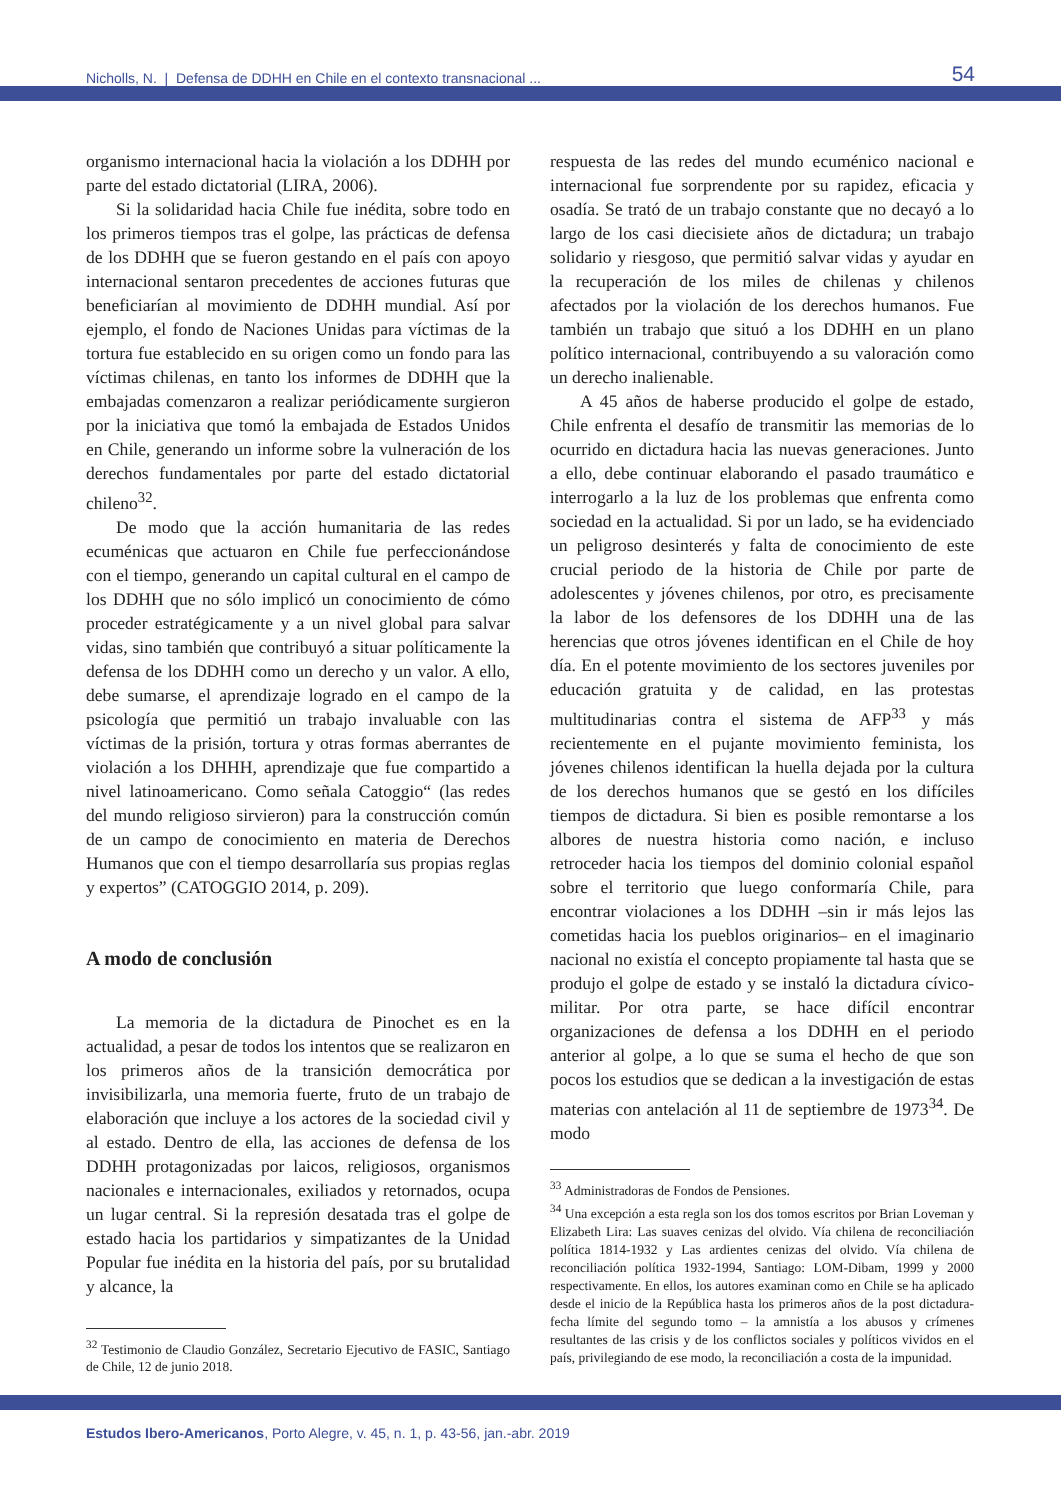Nicholls, N. | Defensa de DDHH en Chile en el contexto transnacional ... 54
organismo internacional hacia la violación a los DDHH por parte del estado dictatorial (LIRA, 2006).
Si la solidaridad hacia Chile fue inédita, sobre todo en los primeros tiempos tras el golpe, las prácticas de defensa de los DDHH que se fueron gestando en el país con apoyo internacional sentaron precedentes de acciones futuras que beneficiarían al movimiento de DDHH mundial. Así por ejemplo, el fondo de Naciones Unidas para víctimas de la tortura fue establecido en su origen como un fondo para las víctimas chilenas, en tanto los informes de DDHH que la embajadas comenzaron a realizar periódicamente surgieron por la iniciativa que tomó la embajada de Estados Unidos en Chile, generando un informe sobre la vulneración de los derechos fundamentales por parte del estado dictatorial chileno<sup>32</sup>.
De modo que la acción humanitaria de las redes ecuménicas que actuaron en Chile fue perfeccionándose con el tiempo, generando un capital cultural en el campo de los DDHH que no sólo implicó un conocimiento de cómo proceder estratégicamente y a un nivel global para salvar vidas, sino también que contribuyó a situar políticamente la defensa de los DDHH como un derecho y un valor. A ello, debe sumarse, el aprendizaje logrado en el campo de la psicología que permitió un trabajo invaluable con las víctimas de la prisión, tortura y otras formas aberrantes de violación a los DHHH, aprendizaje que fue compartido a nivel latinoamericano. Como señala Catoggio“ (las redes del mundo religioso sirvieron) para la construcción común de un campo de conocimiento en materia de Derechos Humanos que con el tiempo desarrollaría sus propias reglas y expertos” (CATOGGIO 2014, p. 209).
A modo de conclusión
La memoria de la dictadura de Pinochet es en la actualidad, a pesar de todos los intentos que se realizaron en los primeros años de la transición democrática por invisibilizarla, una memoria fuerte, fruto de un trabajo de elaboración que incluye a los actores de la sociedad civil y al estado. Dentro de ella, las acciones de defensa de los DDHH protagonizadas por laicos, religiosos, organismos nacionales e internacionales, exiliados y retornados, ocupa un lugar central. Si la represión desatada tras el golpe de estado hacia los partidarios y simpatizantes de la Unidad Popular fue inédita en la historia del país, por su brutalidad y alcance, la
<sup>32</sup> Testimonio de Claudio González, Secretario Ejecutivo de FASIC, Santiago de Chile, 12 de junio 2018.
respuesta de las redes del mundo ecuménico nacional e internacional fue sorprendente por su rapidez, eficacia y osadía. Se trató de un trabajo constante que no decayó a lo largo de los casi diecisiete años de dictadura; un trabajo solidario y riesgoso, que permitió salvar vidas y ayudar en la recuperación de los miles de chilenas y chilenos afectados por la violación de los derechos humanos. Fue también un trabajo que situó a los DDHH en un plano político internacional, contribuyendo a su valoración como un derecho inalienable.
A 45 años de haberse producido el golpe de estado, Chile enfrenta el desafío de transmitir las memorias de lo ocurrido en dictadura hacia las nuevas generaciones. Junto a ello, debe continuar elaborando el pasado traumático e interrogarlo a la luz de los problemas que enfrenta como sociedad en la actualidad. Si por un lado, se ha evidenciado un peligroso desinterés y falta de conocimiento de este crucial periodo de la historia de Chile por parte de adolescentes y jóvenes chilenos, por otro, es precisamente la labor de los defensores de los DDHH una de las herencias que otros jóvenes identifican en el Chile de hoy día. En el potente movimiento de los sectores juveniles por educación gratuita y de calidad, en las protestas multitudinarias contra el sistema de AFP<sup>33</sup> y más recientemente en el pujante movimiento feminista, los jóvenes chilenos identifican la huella dejada por la cultura de los derechos humanos que se gestó en los difíciles tiempos de dictadura. Si bien es posible remontarse a los albores de nuestra historia como nación, e incluso retroceder hacia los tiempos del dominio colonial español sobre el territorio que luego conformaría Chile, para encontrar violaciones a los DDHH –sin ir más lejos las cometidas hacia los pueblos originarios– en el imaginario nacional no existía el concepto propiamente tal hasta que se produjo el golpe de estado y se instaló la dictadura cívico-militar. Por otra parte, se hace difícil encontrar organizaciones de defensa a los DDHH en el periodo anterior al golpe, a lo que se suma el hecho de que son pocos los estudios que se dedican a la investigación de estas materias con antelación al 11 de septiembre de 1973<sup>34</sup>. De modo
<sup>33</sup> Administradoras de Fondos de Pensiones.
<sup>34</sup> Una excepción a esta regla son los dos tomos escritos por Brian Loveman y Elizabeth Lira: Las suaves cenizas del olvido. Vía chilena de reconciliación política 1814-1932 y Las ardientes cenizas del olvido. Vía chilena de reconciliación política 1932-1994, Santiago: LOM-Dibam, 1999 y 2000 respectivamente. En ellos, los autores examinan como en Chile se ha aplicado desde el inicio de la República hasta los primeros años de la post dictadura-fecha límite del segundo tomo – la amnistía a los abusos y crímenes resultantes de las crisis y de los conflictos sociales y políticos vividos en el país, privilegiando de ese modo, la reconciliación a costa de la impunidad.
Estudos Ibero-Americanos, Porto Alegre, v. 45, n. 1, p. 43-56, jan.-abr. 2019